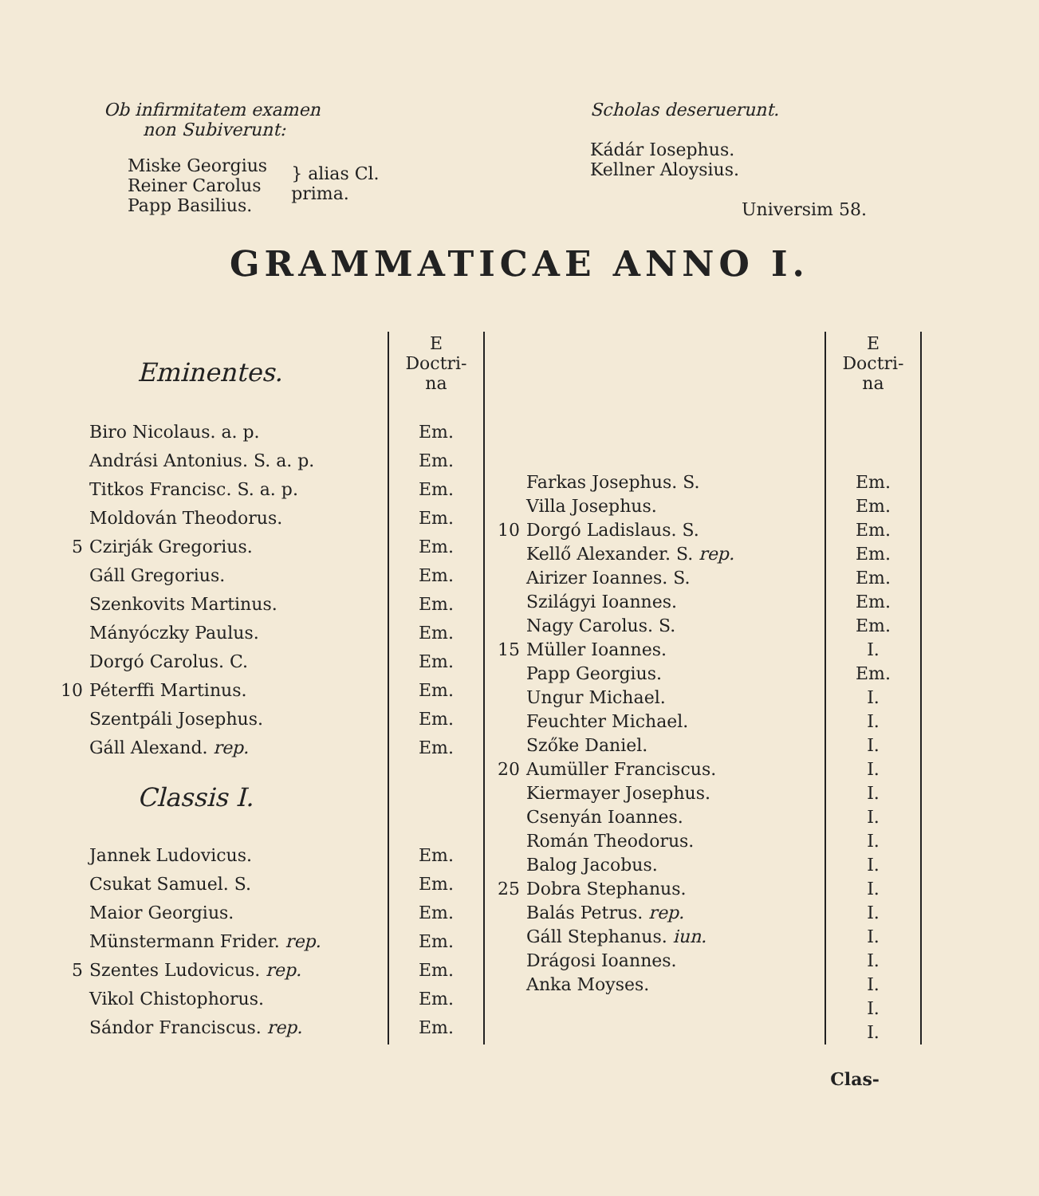Ob infirmitatem examen
non Subiverunt:
Miske Georgius
Reiner Carolus
Papp Basilius.
} alias Cl.
prima.
Scholas deseruerunt.
Kádár Iosephus.
Kellner Aloysius.
Universim 58.
GRAMMATICAE ANNO I.
| | Eminentes. | E Doctri- na |
| | Biro Nicolaus. a. p. | Em. |
| | Andrási Antonius. S. a. p. | Em. |
| | Titkos Francisc. S. a. p. | Em. |
| | Moldován Theodorus. | Em. |
| 5 | Czirják Gregorius. | Em. |
| | Gáll Gregorius. | Em. |
| | Szenkovits Martinus. | Em. |
| | Mányóczky Paulus. | Em. |
| | Dorgó Carolus. C. | Em. |
| 10 | Péterffi Martinus. | Em. |
| | Szentpáli Josephus. | Em. |
| | Gáll Alexand. rep. | Em. |
| | Classis I. | |
| | Jannek Ludovicus. | Em. |
| | Csukat Samuel. S. | Em. |
| | Maior Georgius. | Em. |
| | Münstermann Frider. rep. | Em. |
| 5 | Szentes Ludovicus. rep. | Em. |
| | Vikol Chistophorus. | Em. |
| | Sándor Franciscus. rep. | Em. |
| | | E Doctri- na |
| | Farkas Josephus. S. | Em. |
| | Villa Josephus. | Em. |
| 10 | Dorgó Ladislaus. S. | Em. |
| | Kellő Alexander. S. rep. | Em. |
| | Airizer Ioannes. S. | Em. |
| | Szilágyi Ioannes. | Em. |
| | Nagy Carolus. S. | Em. |
| 15 | Müller Ioannes. | I. |
| | Papp Georgius. | Em. |
| | Ungur Michael. | I. |
| | Feuchter Michael. | I. |
| | Szőke Daniel. | I. |
| 20 | Aumüller Franciscus. | I. |
| | Kiermayer Josephus. | I. |
| | Csenyán Ioannes. | I. |
| | Román Theodorus. | I. |
| | Balog Jacobus. | I. |
| 25 | Dobra Stephanus. | I. |
| | Balás Petrus. rep. | I. |
| | Gáll Stephanus. iun. | I. |
| | Drágosi Ioannes. | I. |
| | Anka Moyses. | I. |
| | | I. |
| | | I. |
Clas-